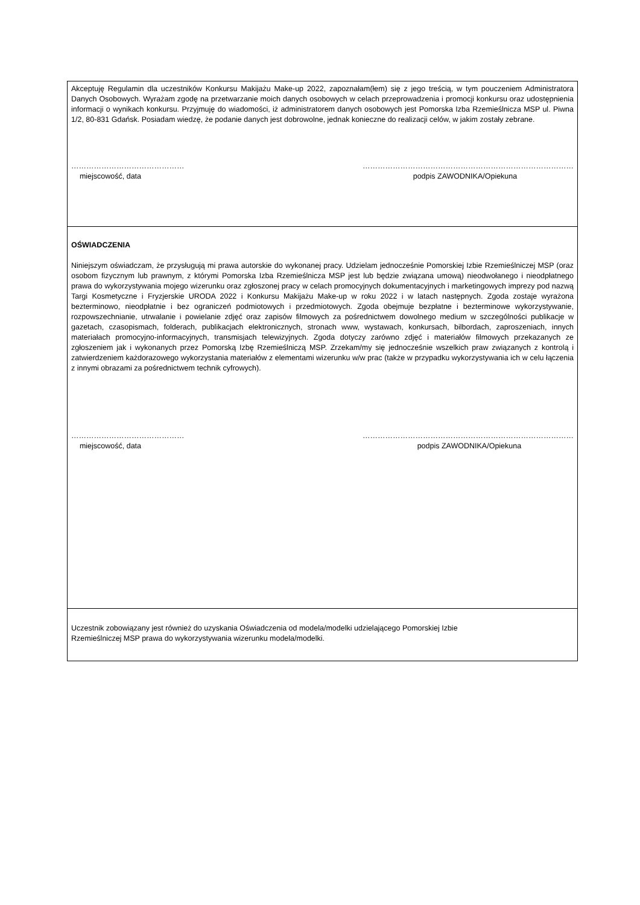Akceptuję Regulamin dla uczestników Konkursu Makijażu Make-up 2022, zapoznałam(łem) się z jego treścią, w tym pouczeniem Administratora Danych Osobowych. Wyrażam zgodę na przetwarzanie moich danych osobowych w celach przeprowadzenia i promocji konkursu oraz udostępnienia informacji o wynikach konkursu. Przyjmuję do wiadomości, iż administratorem danych osobowych jest Pomorska Izba Rzemieślnicza MSP ul. Piwna 1/2, 80-831 Gdańsk. Posiadam wiedzę, że podanie danych jest dobrowolne, jednak konieczne do realizacji celów, w jakim zostały zebrane.
………………………………………
miejscowość, data
…………………………………………………………………………
podpis ZAWODNIKA/Opiekuna
OŚWIADCZENIA
Niniejszym oświadczam, że przysługują mi prawa autorskie do wykonanej pracy. Udzielam jednocześnie Pomorskiej Izbie Rzemieślniczej MSP (oraz osobom fizycznym lub prawnym, z którymi Pomorska Izba Rzemieślnicza MSP jest lub będzie związana umową) nieodwołanego i nieodpłatnego prawa do wykorzystywania mojego wizerunku oraz zgłoszonej pracy w celach promocyjnych dokumentacyjnych i marketingowych imprezy pod nazwą Targi Kosmetyczne i Fryzjerskie URODA 2022 i Konkursu Makijażu Make-up w roku 2022 i w latach następnych. Zgoda zostaje wyrażona bezterminowo, nieodpłatnie i bez ograniczeń podmiotowych i przedmiotowych. Zgoda obejmuje bezpłatne i bezterminowe wykorzystywanie, rozpowszechnianie, utrwalanie i powielanie zdjęć oraz zapisów filmowych za pośrednictwem dowolnego medium w szczególności publikacje w gazetach, czasopismach, folderach, publikacjach elektronicznych, stronach www, wystawach, konkursach, bilbordach, zaproszeniach, innych materiałach promocyjno-informacyjnych, transmisjach telewizyjnych. Zgoda dotyczy zarówno zdjęć i materiałów filmowych przekazanych ze zgłoszeniem jak i wykonanych przez Pomorską Izbę Rzemieślniczą MSP. Zrzekam/my się jednocześnie wszelkich praw związanych z kontrolą i zatwierdzeniem każdorazowego wykorzystania materiałów z elementami wizerunku w/w prac (także w przypadku wykorzystywania ich w celu łączenia z innymi obrazami za pośrednictwem technik cyfrowych).
………………………………………
miejscowość, data
…………………………………………………………………………
podpis ZAWODNIKA/Opiekuna
Uczestnik zobowiązany jest również do uzyskania Oświadczenia od modela/modelki udzielającego Pomorskiej Izbie
Rzemieślniczej MSP prawa do wykorzystywania wizerunku modela/modelki.